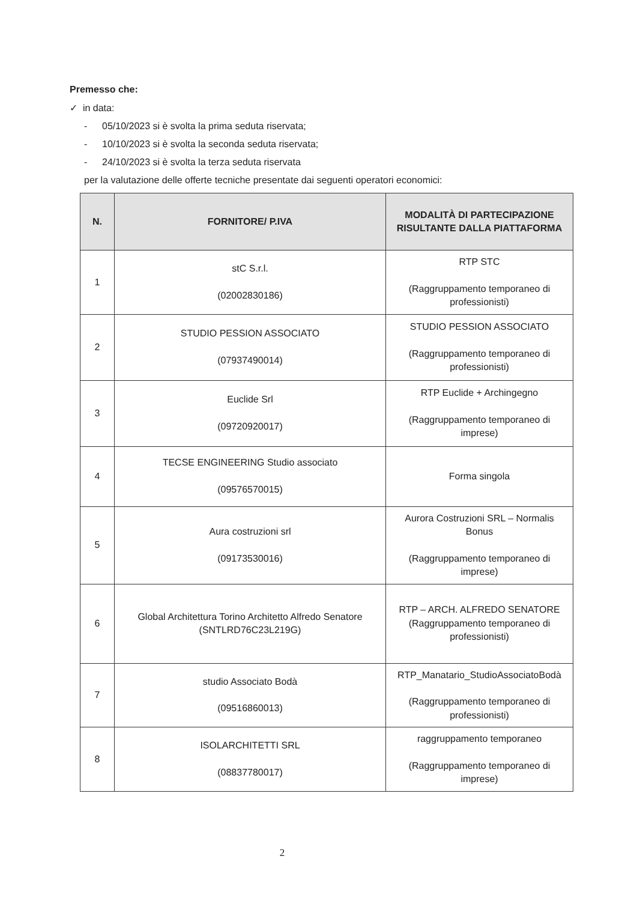Premesso che:
✓ in data:
- 05/10/2023 si è svolta la prima seduta riservata;
- 10/10/2023 si è svolta la seconda seduta riservata;
- 24/10/2023 si è svolta la terza seduta riservata
per la valutazione delle offerte tecniche presentate dai seguenti operatori economici:
| N. | FORNITORE/ P.IVA | MODALITÀ DI PARTECIPAZIONE RISULTANTE DALLA PIATTAFORMA |
| --- | --- | --- |
| 1 | stC S.r.l. (02002830186) | RTP STC (Raggruppamento temporaneo di professionisti) |
| 2 | STUDIO PESSION ASSOCIATO (07937490014) | STUDIO PESSION ASSOCIATO (Raggruppamento temporaneo di professionisti) |
| 3 | Euclide Srl (09720920017) | RTP Euclide + Archingegno (Raggruppamento temporaneo di imprese) |
| 4 | TECSE ENGINEERING Studio associato (09576570015) | Forma singola |
| 5 | Aura costruzioni srl (09173530016) | Aurora Costruzioni SRL – Normalis Bonus (Raggruppamento temporaneo di imprese) |
| 6 | Global Architettura Torino Architetto Alfredo Senatore (SNTLRD76C23L219G) | RTP – ARCH. ALFREDO SENATORE (Raggruppamento temporaneo di professionisti) |
| 7 | studio Associato Bodà (09516860013) | RTP_Manatario_StudioAssociatoBodà (Raggruppamento temporaneo di professionisti) |
| 8 | ISOLARCHITETTI SRL (08837780017) | raggruppamento temporaneo (Raggruppamento temporaneo di imprese) |
2